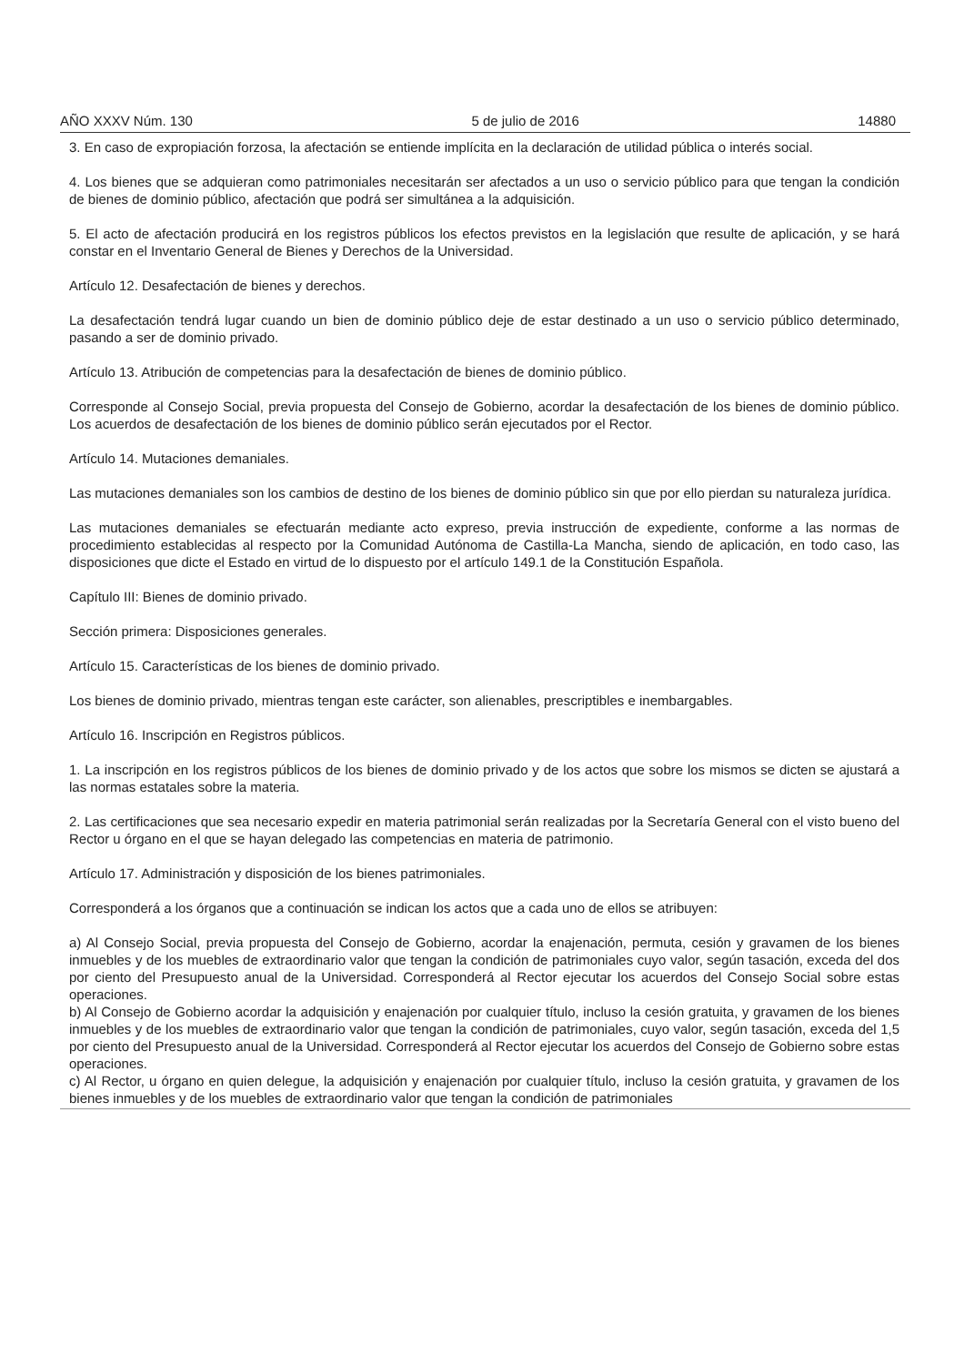AÑO XXXV Núm. 130 5 de julio de 2016 14880
3. En caso de expropiación forzosa, la afectación se entiende implícita en la declaración de utilidad pública o interés social.
4. Los bienes que se adquieran como patrimoniales necesitarán ser afectados a un uso o servicio público para que tengan la condición de bienes de dominio público, afectación que podrá ser simultánea a la adquisición.
5. El acto de afectación producirá en los registros públicos los efectos previstos en la legislación que resulte de aplicación, y se hará constar en el Inventario General de Bienes y Derechos de la Universidad.
Artículo 12. Desafectación de bienes y derechos.
La desafectación tendrá lugar cuando un bien de dominio público deje de estar destinado a un uso o servicio público determinado, pasando a ser de dominio privado.
Artículo 13. Atribución de competencias para la desafectación de bienes de dominio público.
Corresponde al Consejo Social, previa propuesta del Consejo de Gobierno, acordar la desafectación de los bienes de dominio público. Los acuerdos de desafectación de los bienes de dominio público serán ejecutados por el Rector.
Artículo 14. Mutaciones demaniales.
Las mutaciones demaniales son los cambios de destino de los bienes de dominio público sin que por ello pierdan su naturaleza jurídica.
Las mutaciones demaniales se efectuarán mediante acto expreso, previa instrucción de expediente, conforme a las normas de procedimiento establecidas al respecto por la Comunidad Autónoma de Castilla-La Mancha, siendo de aplicación, en todo caso, las disposiciones que dicte el Estado en virtud de lo dispuesto por el artículo 149.1 de la Constitución Española.
Capítulo III: Bienes de dominio privado.
Sección primera: Disposiciones generales.
Artículo 15. Características de los bienes de dominio privado.
Los bienes de dominio privado, mientras tengan este carácter, son alienables, prescriptibles e inembargables.
Artículo 16. Inscripción en Registros públicos.
1. La inscripción en los registros públicos de los bienes de dominio privado y de los actos que sobre los mismos se dicten se ajustará a las normas estatales sobre la materia.
2. Las certificaciones que sea necesario expedir en materia patrimonial serán realizadas por la Secretaría General con el visto bueno del Rector u órgano en el que se hayan delegado las competencias en materia de patrimonio.
Artículo 17. Administración y disposición de los bienes patrimoniales.
Corresponderá a los órganos que a continuación se indican los actos que a cada uno de ellos se atribuyen:
a) Al Consejo Social, previa propuesta del Consejo de Gobierno, acordar la enajenación, permuta, cesión y gravamen de los bienes inmuebles y de los muebles de extraordinario valor que tengan la condición de patrimoniales cuyo valor, según tasación, exceda del dos por ciento del Presupuesto anual de la Universidad. Corresponderá al Rector ejecutar los acuerdos del Consejo Social sobre estas operaciones.
b) Al Consejo de Gobierno acordar la adquisición y enajenación por cualquier título, incluso la cesión gratuita, y gravamen de los bienes inmuebles y de los muebles de extraordinario valor que tengan la condición de patrimoniales, cuyo valor, según tasación, exceda del 1,5 por ciento del Presupuesto anual de la Universidad. Corresponderá al Rector ejecutar los acuerdos del Consejo de Gobierno sobre estas operaciones.
c) Al Rector, u órgano en quien delegue, la adquisición y enajenación por cualquier título, incluso la cesión gratuita, y gravamen de los bienes inmuebles y de los muebles de extraordinario valor que tengan la condición de patrimoniales